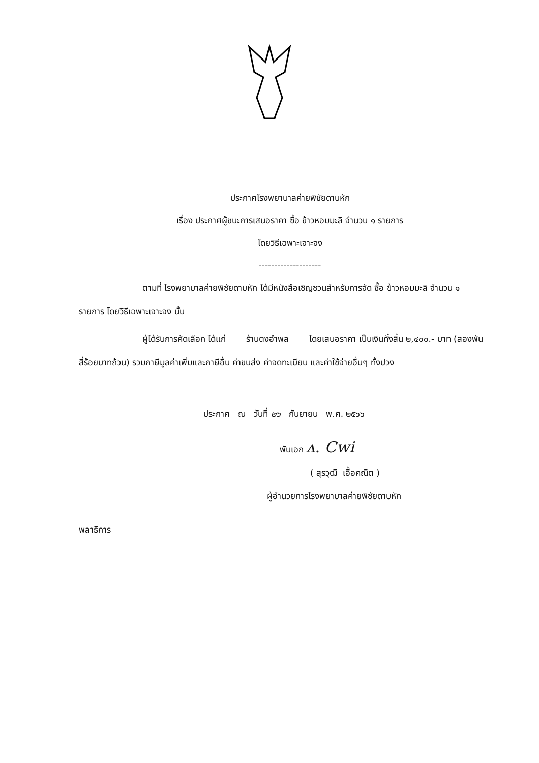ประกาศโรงพยาบาลค่ายพิชัยดาบหัก
เรื่อง ประกาศผู้ชนะการเสนอราคา ซื้อ ข้าวหอมมะลิ จำนวน ๑ รายการ
โดยวิธีเฉพาะเจาะจง
--------------------
ตามที่ โรงพยาบาลค่ายพิชัยดาบหัก ได้มีหนังสือเชิญชวนสำหรับการจัด ซื้อ ข้าวหอมมะลิ จำนวน ๑ รายการ โดยวิธีเฉพาะเจาะจง นั้น
ผู้ได้รับการคัดเลือก ได้แก่ ร้านตงอำพล โดยเสนอราคา เป็นเงินทั้งสิ้น ๒,๔๐๐.- บาท (สองพันสี่ร้อยบาทถ้วน) รวมภาษีมูลค่าเพิ่มและภาษีอื่น ค่าขนส่ง ค่าจดทะเบียน และค่าใช้จ่ายอื่นๆ ทั้งปวง
ประกาศ ณ วันที่ ๒๖ กันยายน พ.ศ. ๒๕๖๖
พันเอก ʌ. Cwi
( สุรวุฒิ เอื้อคณิต )
ผู้อำนวยการโรงพยาบาลค่ายพิชัยดาบหัก
พลาธิการ